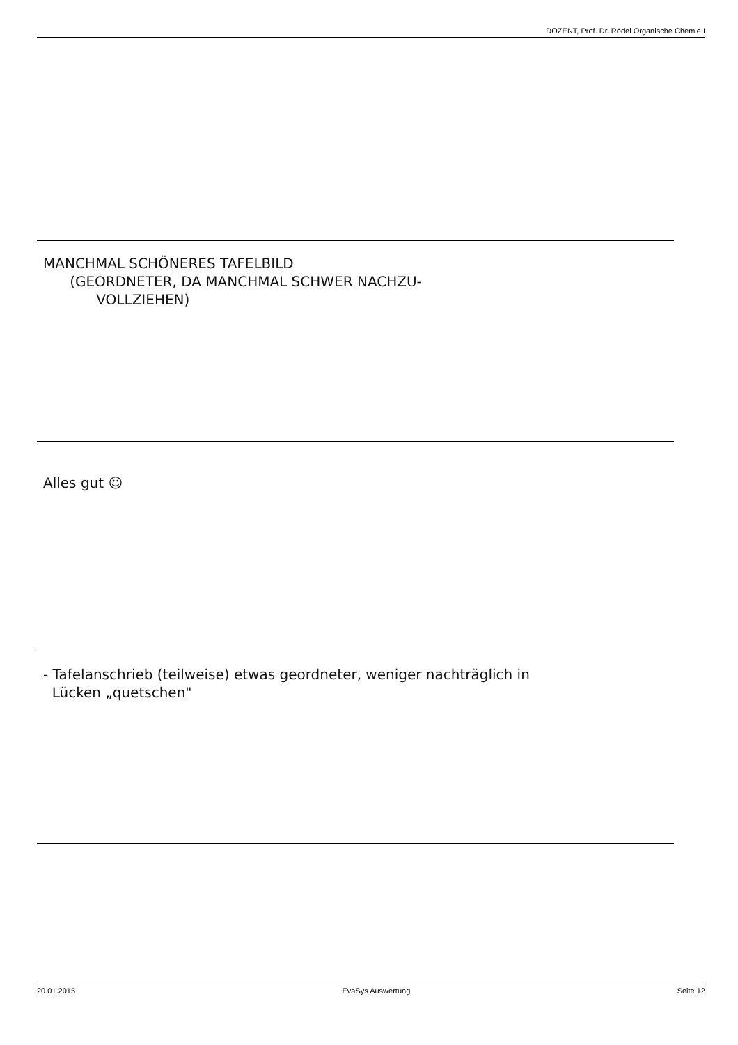DOZENT, Prof. Dr. Rödel Organische Chemie I
MANCHMAL SCHÖNERES TAFELBILD
(GEORDNETER, DA MANCHMAL SCHWER NACHZU-
VOLLZIEHEN)
Alles gut ☺
- Tafelanschrieb (teilweise) etwas geordneter, weniger nachträglich in
Lücken „quetschen"
20.01.2015 EvaSys Auswertung Seite 12